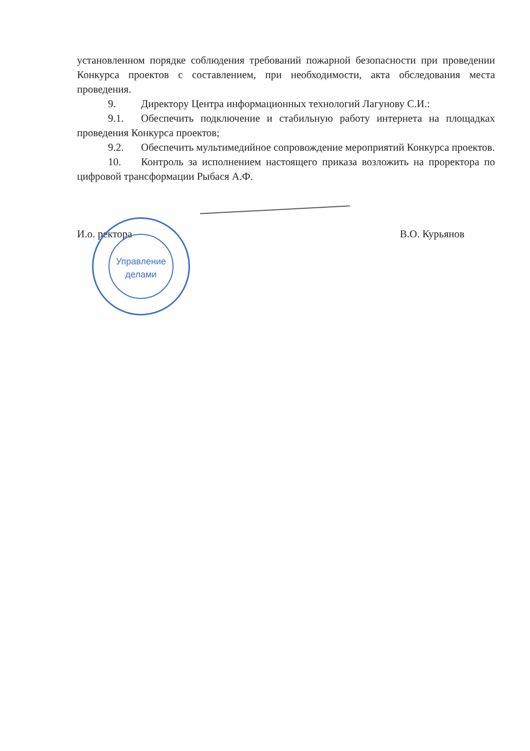установленном порядке соблюдения требований пожарной безопасности при проведении Конкурса проектов с составлением, при необходимости, акта обследования места проведения.
9. Директору Центра информационных технологий Лагунову С.И.:
9.1. Обеспечить подключение и стабильную работу интернета на площадках проведения Конкурса проектов;
9.2. Обеспечить мультимедийное сопровождение мероприятий Конкурса проектов.
10. Контроль за исполнением настоящего приказа возложить на проректора по цифровой трансформации Рыбася А.Ф.
И.о. ректора В.О. Курьянов
Управление
делами